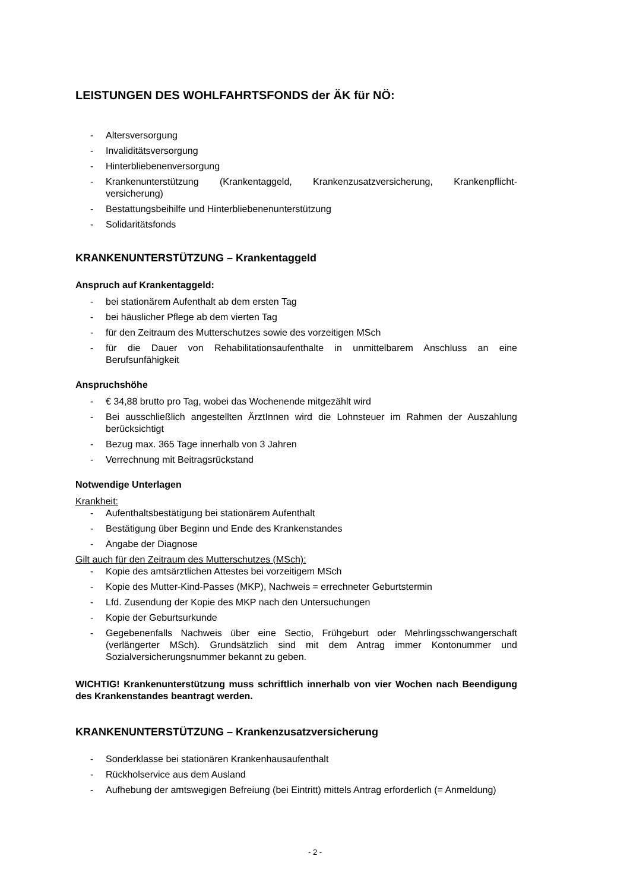LEISTUNGEN DES WOHLFAHRTSFONDS der ÄK für NÖ:
- Altersversorgung
- Invaliditätsversorgung
- Hinterbliebenenversorgung
- Krankenunterstützung (Krankentaggeld, Krankenzusatzversicherung, Krankenpflicht-versicherung)
- Bestattungsbeihilfe und Hinterbliebenenunterstützung
- Solidaritätsfonds
KRANKENUNTERSTÜTZUNG – Krankentaggeld
Anspruch auf Krankentaggeld:
- bei stationärem Aufenthalt ab dem ersten Tag
- bei häuslicher Pflege ab dem vierten Tag
- für den Zeitraum des Mutterschutzes sowie des vorzeitigen MSch
- für die Dauer von Rehabilitationsaufenthalte in unmittelbarem Anschluss an eine Berufsunfähigkeit
Anspruchshöhe
- € 34,88 brutto pro Tag, wobei das Wochenende mitgezählt wird
- Bei ausschließlich angestellten ÄrztInnen wird die Lohnsteuer im Rahmen der Auszahlung berücksichtigt
- Bezug max. 365 Tage innerhalb von 3 Jahren
- Verrechnung mit Beitragsrückstand
Notwendige Unterlagen
Krankheit:
- Aufenthaltsbestätigung bei stationärem Aufenthalt
- Bestätigung über Beginn und Ende des Krankenstandes
- Angabe der Diagnose
Gilt auch für den Zeitraum des Mutterschutzes (MSch):
- Kopie des amtsärztlichen Attestes bei vorzeitigem MSch
- Kopie des Mutter-Kind-Passes (MKP), Nachweis = errechneter Geburtstermin
- Lfd. Zusendung der Kopie des MKP nach den Untersuchungen
- Kopie der Geburtsurkunde
- Gegebenenfalls Nachweis über eine Sectio, Frühgeburt oder Mehrlingsschwangerschaft (verlängerter MSch). Grundsätzlich sind mit dem Antrag immer Kontonummer und Sozialversicherungsnummer bekannt zu geben.
WICHTIG! Krankenunterstützung muss schriftlich innerhalb von vier Wochen nach Beendigung des Krankenstandes beantragt werden.
KRANKENUNTERSTÜTZUNG – Krankenzusatzversicherung
- Sonderklasse bei stationären Krankenhausaufenthalt
- Rückholservice aus dem Ausland
- Aufhebung der amtswegigen Befreiung (bei Eintritt) mittels Antrag erforderlich (= Anmeldung)
- 2 -